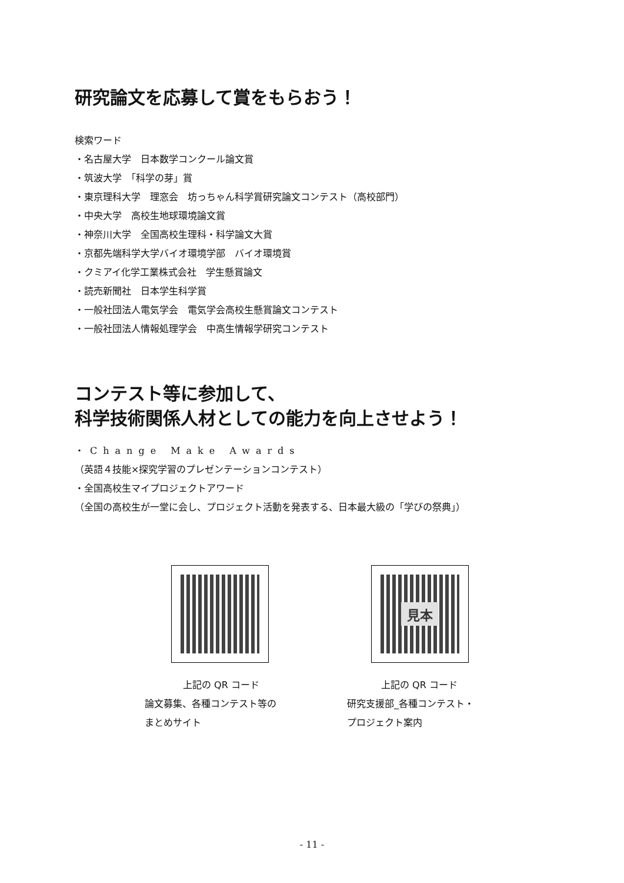研究論文を応募して賞をもらおう！
検索ワード
・名古屋大学　日本数学コンクール論文賞
・筑波大学　「科学の芽」賞
・東京理科大学　理窓会　坊っちゃん科学賞研究論文コンテスト（高校部門）
・中央大学　高校生地球環境論文賞
・神奈川大学　全国高校生理科・科学論文大賞
・京都先端科学大学バイオ環境学部　バイオ環境賞
・クミアイ化学工業株式会社　学生懸賞論文
・読売新聞社　日本学生科学賞
・一般社団法人電気学会　電気学会高校生懸賞論文コンテスト
・一般社団法人情報処理学会　中高生情報学研究コンテスト
コンテスト等に参加して、
科学技術関係人材としての能力を向上させよう！
・Change Make Awards
（英語４技能×探究学習のプレゼンテーションコンテスト）
・全国高校生マイプロジェクトアワード
（全国の高校生が一堂に会し、プロジェクト活動を発表する、日本最大級の「学びの祭典」）
上記の QR コード
論文募集、各種コンテスト等の
まとめサイト
見本
上記の QR コード
研究支援部_各種コンテスト・
プロジェクト案内
- 11 -